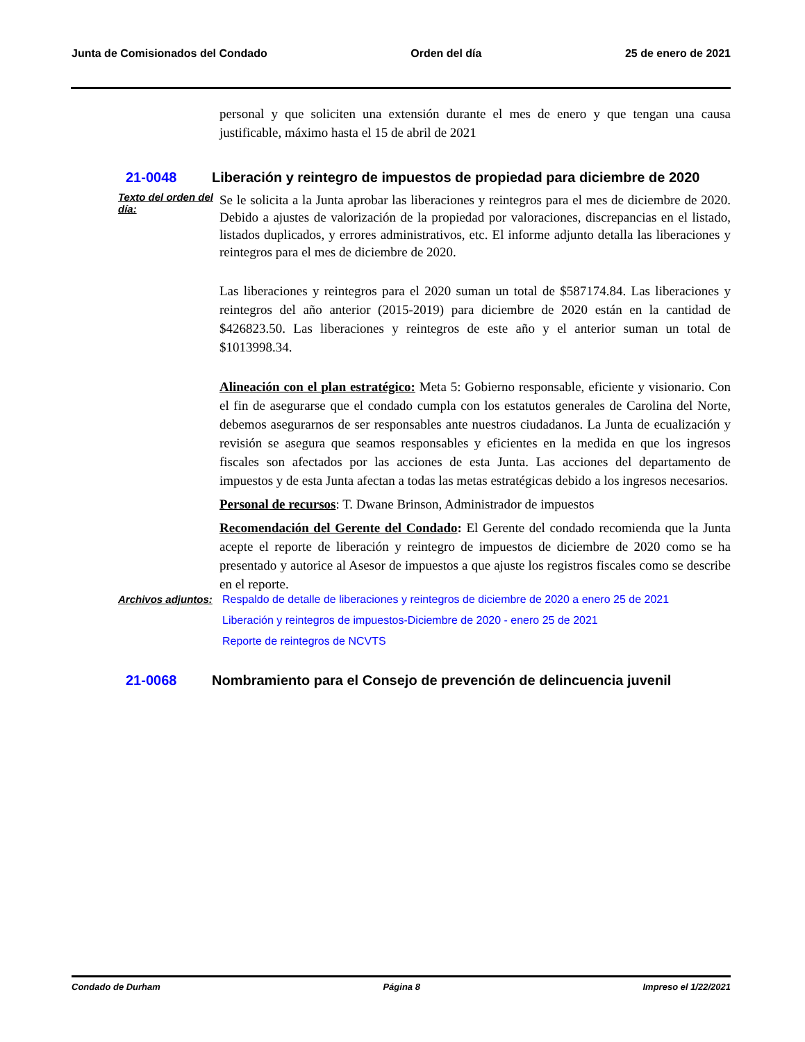Junta de Comisionados del Condado Orden del día 25 de enero de 2021
personal y que soliciten una extensión durante el mes de enero y que tengan una causa justificable, máximo hasta el 15 de abril de 2021
21-0048 Liberación y reintegro de impuestos de propiedad para diciembre de 2020
Texto del orden del día:
Se le solicita a la Junta aprobar las liberaciones y reintegros para el mes de diciembre de 2020. Debido a ajustes de valorización de la propiedad por valoraciones, discrepancias en el listado, listados duplicados, y errores administrativos, etc. El informe adjunto detalla las liberaciones y reintegros para el mes de diciembre de 2020.
Las liberaciones y reintegros para el 2020 suman un total de $587174.84. Las liberaciones y reintegros del año anterior (2015-2019) para diciembre de 2020 están en la cantidad de $426823.50. Las liberaciones y reintegros de este año y el anterior suman un total de $1013998.34.
Alineación con el plan estratégico: Meta 5: Gobierno responsable, eficiente y visionario. Con el fin de asegurarse que el condado cumpla con los estatutos generales de Carolina del Norte, debemos asegurarnos de ser responsables ante nuestros ciudadanos. La Junta de ecualización y revisión se asegura que seamos responsables y eficientes en la medida en que los ingresos fiscales son afectados por las acciones de esta Junta. Las acciones del departamento de impuestos y de esta Junta afectan a todas las metas estratégicas debido a los ingresos necesarios.
Personal de recursos: T. Dwane Brinson, Administrador de impuestos
Recomendación del Gerente del Condado: El Gerente del condado recomienda que la Junta acepte el reporte de liberación y reintegro de impuestos de diciembre de 2020 como se ha presentado y autorice al Asesor de impuestos a que ajuste los registros fiscales como se describe en el reporte.
Archivos adjuntos:
Respaldo de detalle de liberaciones y reintegros de diciembre de 2020 a enero 25 de 2021
Liberación y reintegros de impuestos-Diciembre de 2020 - enero 25 de 2021
Reporte de reintegros de NCVTS
21-0068 Nombramiento para el Consejo de prevención de delincuencia juvenil
Condado de Durham Página 8 Impreso el 1/22/2021